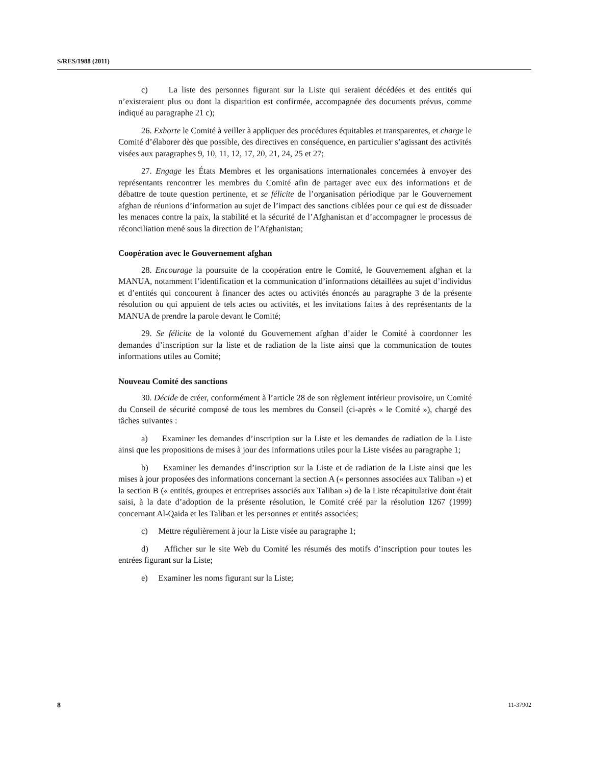S/RES/1988 (2011)
c) La liste des personnes figurant sur la Liste qui seraient décédées et des entités qui n’existeraient plus ou dont la disparition est confirmée, accompagnée des documents prévus, comme indiqué au paragraphe 21 c);
26. Exhorte le Comité à veiller à appliquer des procédures équitables et transparentes, et charge le Comité d’élaborer dès que possible, des directives en conséquence, en particulier s’agissant des activités visées aux paragraphes 9, 10, 11, 12, 17, 20, 21, 24, 25 et 27;
27. Engage les États Membres et les organisations internationales concernées à envoyer des représentants rencontrer les membres du Comité afin de partager avec eux des informations et de débattre de toute question pertinente, et se félicite de l’organisation périodique par le Gouvernement afghan de réunions d’information au sujet de l’impact des sanctions ciblées pour ce qui est de dissuader les menaces contre la paix, la stabilité et la sécurité de l’Afghanistan et d’accompagner le processus de réconciliation mené sous la direction de l’Afghanistan;
Coopération avec le Gouvernement afghan
28. Encourage la poursuite de la coopération entre le Comité, le Gouvernement afghan et la MANUA, notamment l’identification et la communication d’informations détaillées au sujet d’individus et d’entités qui concourent à financer des actes ou activités énoncés au paragraphe 3 de la présente résolution ou qui appuient de tels actes ou activités, et les invitations faites à des représentants de la MANUA de prendre la parole devant le Comité;
29. Se félicite de la volonté du Gouvernement afghan d’aider le Comité à coordonner les demandes d’inscription sur la liste et de radiation de la liste ainsi que la communication de toutes informations utiles au Comité;
Nouveau Comité des sanctions
30. Décide de créer, conformément à l’article 28 de son règlement intérieur provisoire, un Comité du Conseil de sécurité composé de tous les membres du Conseil (ci-après « le Comité »), chargé des tâches suivantes :
a) Examiner les demandes d’inscription sur la Liste et les demandes de radiation de la Liste ainsi que les propositions de mises à jour des informations utiles pour la Liste visées au paragraphe 1;
b) Examiner les demandes d’inscription sur la Liste et de radiation de la Liste ainsi que les mises à jour proposées des informations concernant la section A (« personnes associées aux Taliban ») et la section B (« entités, groupes et entreprises associés aux Taliban ») de la Liste récapitulative dont était saisi, à la date d’adoption de la présente résolution, le Comité créé par la résolution 1267 (1999) concernant Al-Qaida et les Taliban et les personnes et entités associées;
c) Mettre régulièrement à jour la Liste visée au paragraphe 1;
d) Afficher sur le site Web du Comité les résumés des motifs d’inscription pour toutes les entrées figurant sur la Liste;
e) Examiner les noms figurant sur la Liste;
8 11-37902